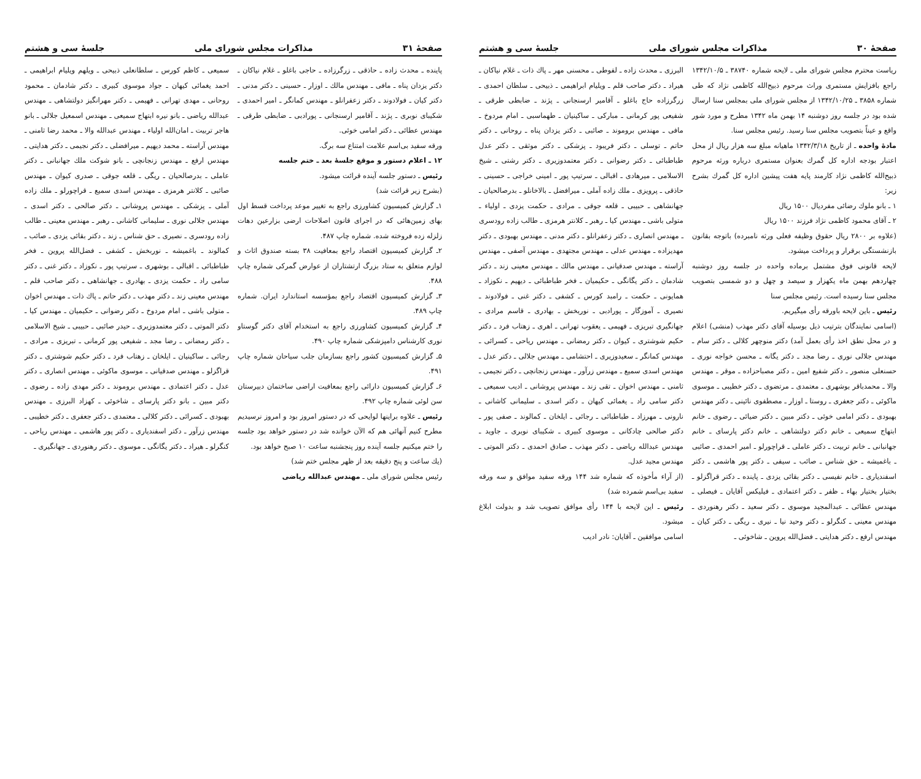صفحهٔ ۳۱ مذاکرات مجلس شورای ملی جلسهٔ سی و هشتم
پاینده ـ محدث زاده ـ حاذقی ـ زرگرزاده ـ حاجی باغلو ـ غلام نیاکان ـ دکتر یزدان پناه ـ مافی ـ مهندس مالك ـ اوزار ـ حسینی ـ دکتر مدنی ـ دکتر کیان ـ فولادوند ـ دکتر زعفرانلو ـ مهندس کمانگر ـ امیر احمدی ـ شکیبای نوبری ـ پژند ـ آقامیر ارسنجانی ـ پورادبی ـ ضابطی طرقی ـ مهندس عطائی ـ دکتر امامی خوئی.
ورقه سفید بی‌اسم علامت امتناع سه برگ.
۱۲ ـ اعلام دستور و موقع جلسهٔ بعد ـ ختم جلسه
رئیس ـ دستور جلسه آینده قرائت میشود.
(بشرح زیر قرائت شد)
۱ـ گزارش کمیسیون کشاورزی راجع به تغییر موعد پرداخت قسط اول بهای زمین‌هائی که در اجرای قانون اصلاحات ارضی بزارعین دهات زلزله زده فروخته شده. شماره چاپ ۴۸۷.
۲ـ گزارش کمیسیون اقتصاد راجع بمعافیت ۳۸ بسته صندوق اثاث و لوازم متعلق به ستاد بزرگ ارتشتاران از عوارض گمرکی شماره چاپ ۴۸۸.
۳ـ گزارش کمیسیون اقتصاد راجع بمؤسسه استاندارد ایران. شماره چاپ ۴۸۹.
۴ـ گزارش کمیسیون کشاورزی راجع به استخدام آقای دکتر گوستاو نوری کارشناس دامپزشکی شماره چاپ ۴۹۰.
۵ـ گزارش کمیسیون کشور راجع بسازمان جلب سیاحان شماره چاپ ۴۹۱.
۶ـ گزارش کمیسیون دارائی راجع بمعافیت اراضی ساختمان دبیرستان سن لوئی شماره چاپ ۴۹۲.
رئیس ـ علاوه براینها لوایحی که در دستور امروز بود و امروز نرسیدیم مطرح کنیم آنهائی هم که الآن خوانده شد در دستور خواهد بود جلسه را ختم میکنیم جلسه آینده روز پنجشنبه ساعت ۱۰ صبح خواهد بود.
(یك ساعت و پنج دقیقه بعد از ظهر مجلس ختم شد)
رئیس مجلس شورای ملی ـ مهندس عبدالله ریاضی
سمیعی ـ کاظم کورس ـ سلطانعلی ذبیحی ـ ویلهم ویلیام ابراهیمی ـ احمد یغمائی کیهان ـ جواد موسوی کبیری ـ دکتر شادمان ـ محمود روحانی ـ مهدی تهرانی ـ فهیمی ـ دکتر مهرانگیز دولتشاهی ـ مهندس عبدالله ریاضی ـ بانو نیره ابتهاج سمیعی ـ مهندس اسمعیل جلالی ـ بانو هاجر تربیت ـ امان‌الله اولیاء ـ مهندس عبدالله والا ـ محمد رضا ثامنی ـ مهندس آراسته ـ محمد دیهیم ـ میرافضلی ـ دکتر نجیمی ـ دکتر هدایتی ـ مهندس ارفع ـ مهندس زنجانچی ـ بانو شوکت ملك جهانبانی ـ دکتر عاملی ـ بدرصالحیان ـ ریگی ـ قلعه جوقی ـ صدری کیوان ـ مهندس صائبی ـ کلانتر هرمزی ـ مهندس اسدی سمیع ـ قراچورلو ـ ملك زاده آملی ـ پزشکی ـ مهندس پروشانی ـ دکتر صالحی ـ دکتر اسدی ـ مهندس جلالی نوری ـ سلیمانی کاشانی ـ رهبر ـ مهندس معینی ـ طالب زاده رودسری ـ نصیری ـ حق شناس ـ زند ـ دکتر بقائی یزدی ـ صائب ـ کمالوند ـ باغمیشه ـ نوربخش ـ کشفی ـ فضل‌الله پروین ـ فخر طباطبائی ـ اقبالی ـ بوشهری ـ سرتیپ پور ـ نکوزاد ـ دکتر غنی ـ دکتر سامی راد ـ حکمت یزدی ـ بهادری ـ جهانشاهی ـ دکتر صاحب قلم ـ مهندس معینی زند ـ دکتر مهذب ـ دکتر حاتم ـ پاك ذات ـ مهندس اخوان ـ متولی باشی ـ امام مردوخ ـ دکتر رضوانی ـ حکیمیان ـ مهندس کیا ـ دکتر الموتی ـ دکتر معتمدوزیری ـ حیدر صائبی ـ حبیبی ـ شیخ الاسلامی ـ دکتر رمضانی ـ رضا مجد ـ شفیعی پور کرمانی ـ تبریزی ـ مرادی ـ رجائی ـ ساکینیان ـ ایلخان ـ زهتاب فرد ـ دکتر حکیم شوشتری ـ دکتر قراگزلو ـ مهندس صدقیانی ـ موسوی ماکوئی ـ مهندس انصاری ـ دکتر عدل ـ دکتر اعتمادی ـ مهندس بروموند ـ دکتر مهدی زاده ـ رضوی ـ دکتر مبین ـ بانو دکتر پارسای ـ شاخوئی ـ کهزاد البرزی ـ مهندس بهبودی ـ کسرائی ـ دکتر کلالی ـ معتمدی ـ دکتر جعفری ـ دکتر خطیبی ـ مهندس زرآور ـ دکتر اسفندیاری ـ دکتر پور هاشمی ـ مهندس ریاحی ـ کنگرلو ـ هیراد ـ دکتر یگانگی ـ موسوی ـ دکتر رهنوردی ـ جهانگیری ـ
صفحهٔ ۳۰ مذاکرات مجلس شورای ملی جلسهٔ سی و هشتم
ریاست محترم مجلس شورای ملی ـ لایحه شماره ۳۸۷۴۰ ـ ۱۳۴۲/۱۰/۵ راجع بافزایش مستمری وراث مرحوم ذبیح‌الله کاظمی نژاد که طی شماره ۳۸۵۸ ـ ۱۳۴۲/۱۰/۲۵ از مجلس شورای ملی بمجلس سنا ارسال شده بود در جلسه روز دوشنبه ۱۴ بهمن ماه ۱۳۴۲ مطرح و مورد شور واقع و عیناً بتصویب مجلس سنا رسید. رئیس مجلس سنا.
مادهٔ واحده ـ از تاریخ ۱۳۴۲/۳/۱۸ ماهیانه مبلغ سه هزار ریال از محل اعتبار بودجه اداره کل گمرك بعنوان مستمری درباره ورثه مرحوم ذبیح‌الله کاظمی نژاد کارمند پایه هفت پیشین اداره کل گمرك بشرح زیر:
۱ ـ بانو ملوك رضائی مفردیال ۱۵۰۰ ریال
۲ ـ آقای محمود کاظمی نژاد فرزند ۱۵۰۰ ریال
(علاوه بر ۲۸۰۰ ریال حقوق وظیفه فعلی ورثه نامبرده) باتوجه بقانون بازنشستگی برقرار و پرداخت میشود.
لایحه قانونی فوق مشتمل برماده واحده در جلسه روز دوشنبه چهاردهم بهمن ماه یکهزار و سیصد و چهل و دو شمسی بتصویب مجلس سنا رسیده است. رئیس مجلس سنا
رئیس ـ باین لایحه باورقه رأی میگیریم.
(اسامی نمایندگان بترتیب ذیل بوسیله آقای دکتر مهذب (منشی) اعلام و در محل نطق اخذ رأی بعمل آمد) دکتر منوچهر کلالی ـ دکتر سام ـ مهندس جلالی نوری ـ رضا مجد ـ دکتر یگانه ـ محسن خواجه نوری ـ حسنعلی منصور ـ دکتر شفیع امین ـ دکتر مصباحزاده ـ موقر ـ مهندس والا ـ محمدباقر بوشهری ـ معتمدی ـ مرتضوی ـ دکتر خطیبی ـ موسوی ماکوئی ـ دکتر جعفری ـ روستا ـ اوزار ـ مصطفوی نائینی ـ دکتر مهندس بهبودی ـ دکتر امامی خوئی ـ دکتر مبین ـ دکتر ضیائی ـ رضوی ـ خانم ابتهاج سمیعی ـ خانم دکتر دولتشاهی ـ خانم دکتر پارسای ـ خانم جهانبانی ـ خانم تربیت ـ دکتر عاملی ـ قراچورلو ـ امیر احمدی ـ صائبی ـ باغمیشه ـ حق شناس ـ صائب ـ سیفی ـ دکتر پور هاشمی ـ دکتر اسفندیاری ـ خانم نفیسی ـ دکتر بقائی یزدی ـ پاینده ـ دکتر قراگزلو ـ بختیار بختیار بهاء ـ ظفر ـ دکتر اعتمادی ـ فیلیکس آقایان ـ فیصلی ـ مهندس عطائی ـ عبدالمجید موسوی ـ دکتر سعید ـ دکتر رهنوردی ـ مهندس معینی ـ کنگرلو ـ دکتر وحید نیا ـ نیری ـ ریگی ـ دکتر کیان ـ مهندس ارفع ـ دکتر هدایتی ـ فضل‌الله پروین ـ شاخوئی ـ
البرزی ـ محدث زاده ـ لفوطی ـ محسنی مهر ـ پاك ذات ـ غلام نیاکان ـ هیراد ـ دکتر صاحب قلم ـ ویلیام ابراهیمی ـ ذبیحی ـ سلطان احمدی ـ زرگرزاده حاج باغلو ـ آقامیر ارسنجانی ـ پژند ـ ضابطی طرقی ـ شفیعی پور کرمانی ـ مبارکی ـ ساکینیان ـ طهماسبی ـ امام مردوخ ـ مافی ـ مهندس بروموند ـ صائبی ـ دکتر یزدان پناه ـ روحانی ـ دکتر حاتم ـ توسلی ـ دکتر فریبود ـ پزشکی ـ دکتر موثقی ـ دکتر عدل طباطبائی ـ دکتر رضوانی ـ دکتر معتمدوزیری ـ دکتر رشتی ـ شیخ الاسلامی ـ میرهادی ـ اقبالی ـ سرتیپ پور ـ امینی خراجی ـ حسینی ـ حاذقی ـ پرویزی ـ ملك زاده آملی ـ میرافضل ـ بالاخانلو ـ بدرصالحیان ـ جهانشاهی ـ حبیبی ـ قلعه جوقی ـ مرادی ـ حکمت یزدی ـ اولیاء ـ متولی باشی ـ مهندس کیا ـ رهبر ـ کلانتر هرمزی ـ طالب زاده رودسری ـ مهندس انصاری ـ دکتر زعفرانلو ـ دکتر مدنی ـ مهندس بهبودی ـ دکتر مهدیزاده ـ مهندس عدلی ـ مهندس مجتهدی ـ مهندس آصفی ـ مهندس آراسته ـ مهندس صدقیانی ـ مهندس مالك ـ مهندس معینی زند ـ دکتر شادمان ـ دکتر یگانگی ـ حکیمیان ـ فخر طباطبائی ـ دیهیم ـ نکوزاد ـ همایونی ـ حکمت ـ رامبد کورس ـ کشفی ـ دکتر غنی ـ فولادوند ـ نصیری ـ آموزگار ـ پورادبی ـ نوربخش ـ بهادری ـ قاسم مرادی ـ جهانگیری تبریزی ـ فهیمی ـ یعقوب تهرانی ـ اهری ـ زهتاب فرد ـ دکتر حکیم شوشتری ـ کیوان ـ دکتر رمضانی ـ مهندس ریاحی ـ کسرائی ـ مهندس کمانگر ـ سعیدوزیری ـ احتشامی ـ مهندس جلالی ـ دکتر عدل ـ مهندس اسدی سمیع ـ مهندس زرآور ـ مهندس زنجانچی ـ دکتر نجیمی ـ ثامنی ـ مهندس اخوان ـ تقی زند ـ مهندس پروشانی ـ ادیب سمیعی ـ دکتر سامی راد ـ یغمائی کیهان ـ دکتر اسدی ـ سلیمانی کاشانی ـ نارونی ـ مهرزاد ـ طباطبائی ـ رجائی ـ ایلخان ـ کمالوند ـ صفی پور ـ دکتر صالحی چادکانی ـ موسوی کبیری ـ شکیبای نوبری ـ جاوید ـ مهندس عبدالله ریاضی ـ دکتر مهذب ـ صادق احمدی ـ دکتر الموتی ـ مهندس مجید عدل.
(از آراء مأخوذه که شماره شد ۱۴۴ ورقه سفید موافق و سه ورقه سفید بی‌اسم شمرده شد)
رئیس ـ این لایحه با ۱۴۴ رأی موافق تصویب شد و بدولت ابلاغ میشود.
اسامی موافقین ـ آقایان: نادر ادیب